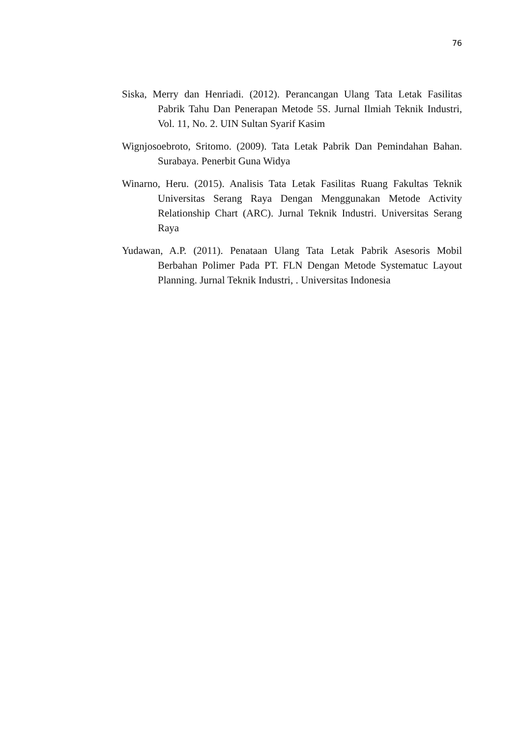76
Siska, Merry dan Henriadi. (2012). Perancangan Ulang Tata Letak Fasilitas Pabrik Tahu Dan Penerapan Metode 5S. Jurnal Ilmiah Teknik Industri, Vol. 11, No. 2. UIN Sultan Syarif Kasim
Wignjosoebroto, Sritomo. (2009). Tata Letak Pabrik Dan Pemindahan Bahan. Surabaya. Penerbit Guna Widya
Winarno, Heru. (2015). Analisis Tata Letak Fasilitas Ruang Fakultas Teknik Universitas Serang Raya Dengan Menggunakan Metode Activity Relationship Chart (ARC). Jurnal Teknik Industri. Universitas Serang Raya
Yudawan, A.P. (2011). Penataan Ulang Tata Letak Pabrik Asesoris Mobil Berbahan Polimer Pada PT. FLN Dengan Metode Systematuc Layout Planning. Jurnal Teknik Industri, . Universitas Indonesia